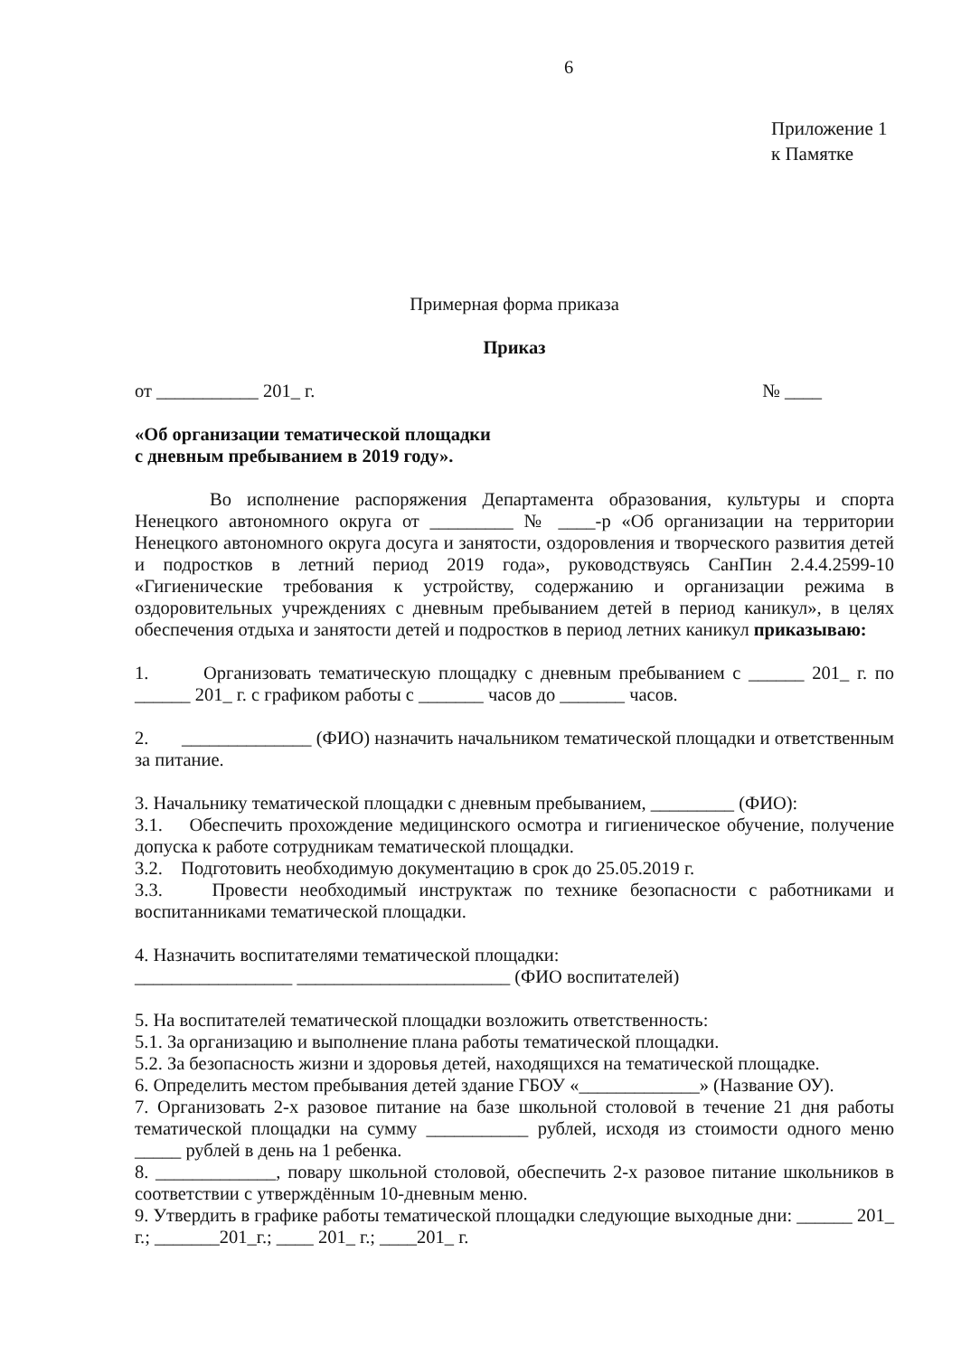6
Приложение 1
к Памятке
Примерная форма приказа
Приказ
от ___________ 201_ г. № ____
«Об организации тематической площадки
с дневным пребыванием в 2019 году».
Во исполнение распоряжения Департамента образования, культуры и спорта Ненецкого автономного округа от _________ № ____-р «Об организации на территории Ненецкого автономного округа досуга и занятости, оздоровления и творческого развития детей и подростков в летний период 2019 года», руководствуясь СанПин 2.4.4.2599-10 «Гигиенические требования к устройству, содержанию и организации режима в оздоровительных учреждениях с дневным пребыванием детей в период каникул», в целях обеспечения отдыха и занятости детей и подростков в период летних каникул приказываю:
1. Организовать тематическую площадку с дневным пребыванием с ______ 201_ г. по ______ 201_ г. с графиком работы с _______ часов до _______ часов.
2. ______________ (ФИО) назначить начальником тематической площадки и ответственным за питание.
3. Начальнику тематической площадки с дневным пребыванием, _________ (ФИО):
3.1. Обеспечить прохождение медицинского осмотра и гигиеническое обучение, получение допуска к работе сотрудникам тематической площадки.
3.2. Подготовить необходимую документацию в срок до 25.05.2019 г.
3.3. Провести необходимый инструктаж по технике безопасности с работниками и воспитанниками тематической площадки.
4. Назначить воспитателями тематической площадки:
_________________ _______________________ (ФИО воспитателей)
5. На воспитателей тематической площадки возложить ответственность:
5.1. За организацию и выполнение плана работы тематической площадки.
5.2. За безопасность жизни и здоровья детей, находящихся на тематической площадке.
6. Определить местом пребывания детей здание ГБОУ «_____________» (Название ОУ).
7. Организовать 2-х разовое питание на базе школьной столовой в течение 21 дня работы тематической площадки на сумму ___________ рублей, исходя из стоимости одного меню _____ рублей в день на 1 ребенка.
8. _____________, повару школьной столовой, обеспечить 2-х разовое питание школьников в соответствии с утверждённым 10-дневным меню.
9. Утвердить в графике работы тематической площадки следующие выходные дни: ______ 201_ г.; _______201_г.; ____ 201_ г.; ____201_ г.